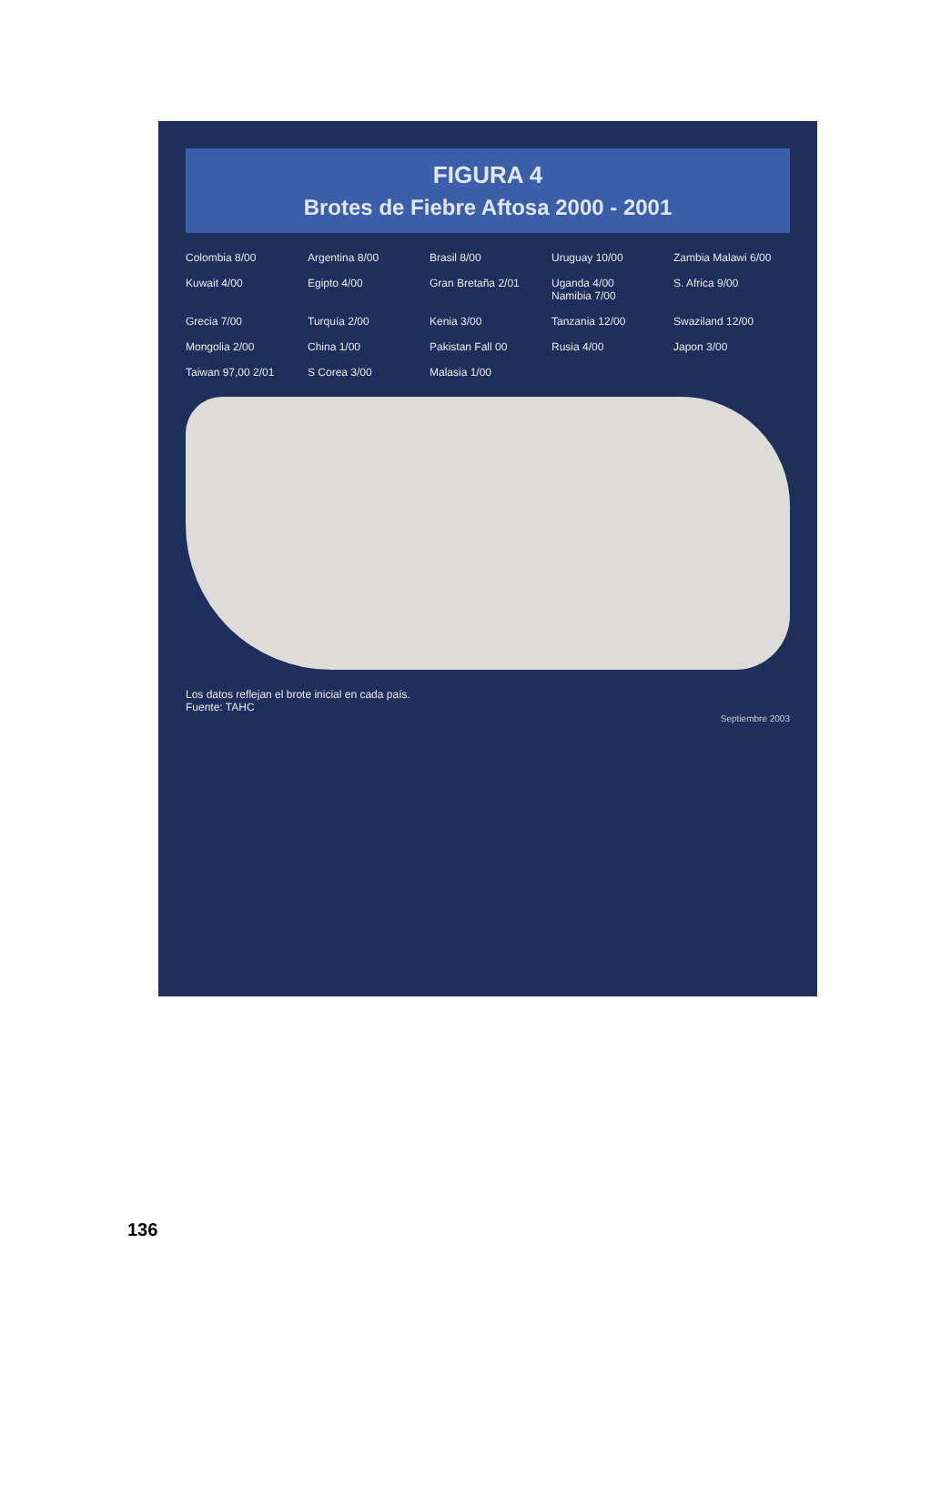FIGURA 4
Brotes de Fiebre Aftosa 2000 - 2001
Colombia 8/00
Argentina 8/00
Brasil 8/00
Uruguay 10/00
Zambia Malawi 6/00
Kuwait 4/00
Egipto 4/00
Gran Bretaña 2/01
Uganda 4/00 Namibia 7/00
S. Africa 9/00
Grecia 7/00
Turquía 2/00
Kenia 3/00
Tanzania 12/00
Swaziland 12/00
Mongolia 2/00
China 1/00
Pakistan Fall 00
Rusia 4/00
Japon 3/00
Taiwan 97,00 2/01
S Corea 3/00
Malasia 1/00
Los datos reflejan el brote inicial en cada país.
Fuente: TAHC
Septiembre 2003
136